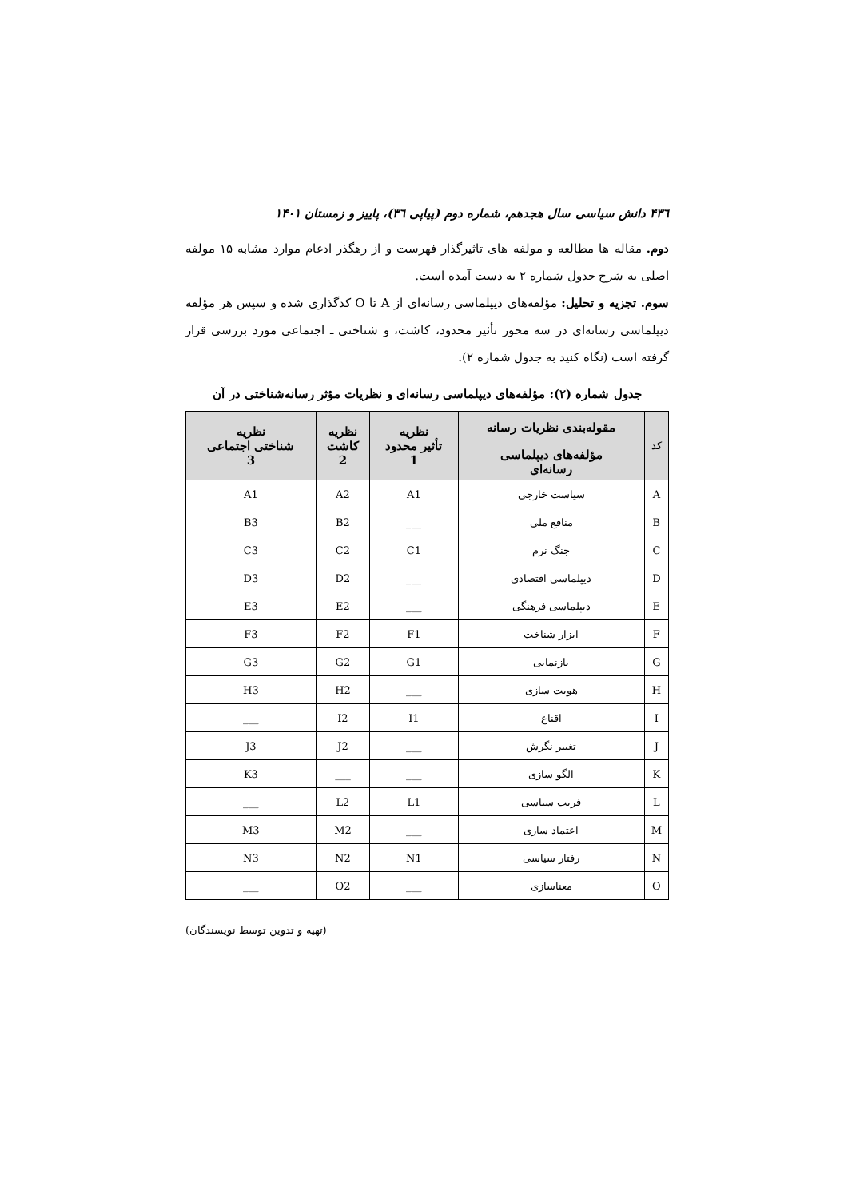۴۳٦ دانش سیاسی سال هجدهم، شماره دوم (پیاپی ۳٦)، پاییز و زمستان ۱۴۰۱
دوم. مقاله ها مطالعه و مولفه های تاثیرگذار فهرست و از رهگذر ادغام موارد مشابه ۱۵ مولفه اصلی به شرح جدول شماره ۲ به دست آمده است.
سوم. تجزیه و تحلیل: مؤلفه‌های دیپلماسی رسانه‌ای از A تا O کدگذاری شده و سپس هر مؤلفه دیپلماسی رسانه‌ای در سه محور تأثیر محدود، کاشت، و شناختی ـ اجتماعی مورد بررسی قرار گرفته است (نگاه کنید به جدول شماره ۲).
جدول شماره (۲): مؤلفه‌های دیپلماسی رسانه‌ای و نظریات مؤثر رسانه‌شناختی در آن
| کد | مقوله‌بندی نظریات رسانه | نظریه تأثیر محدود 1 | نظریه کاشت 2 | نظریه شناختی اجتماعی 3 |
| --- | --- | --- | --- | --- |
| | مؤلفه‌های دیپلماسی رسانه‌ای | | | |
| A | سیاست خارجی | A1 | A2 | A1 |
| B | منافع ملی | ___ | B2 | B3 |
| C | جنگ نرم | C1 | C2 | C3 |
| D | دیپلماسی اقتصادی | ___ | D2 | D3 |
| E | دیپلماسی فرهنگی | ___ | E2 | E3 |
| F | ابزار شناخت | F1 | F2 | F3 |
| G | بازنمایی | G1 | G2 | G3 |
| H | هویت سازی | ___ | H2 | H3 |
| I | اقناع | I1 | I2 | ___ |
| J | تغییر نگرش | ___ | J2 | J3 |
| K | الگو سازی | ___ | ___ | K3 |
| L | فریب سیاسی | L1 | L2 | ___ |
| M | اعتماد سازی | ___ | M2 | M3 |
| N | رفتار سیاسی | N1 | N2 | N3 |
| O | معناسازی | ___ | O2 | ___ |
(تهیه و تدوین توسط نویسندگان)